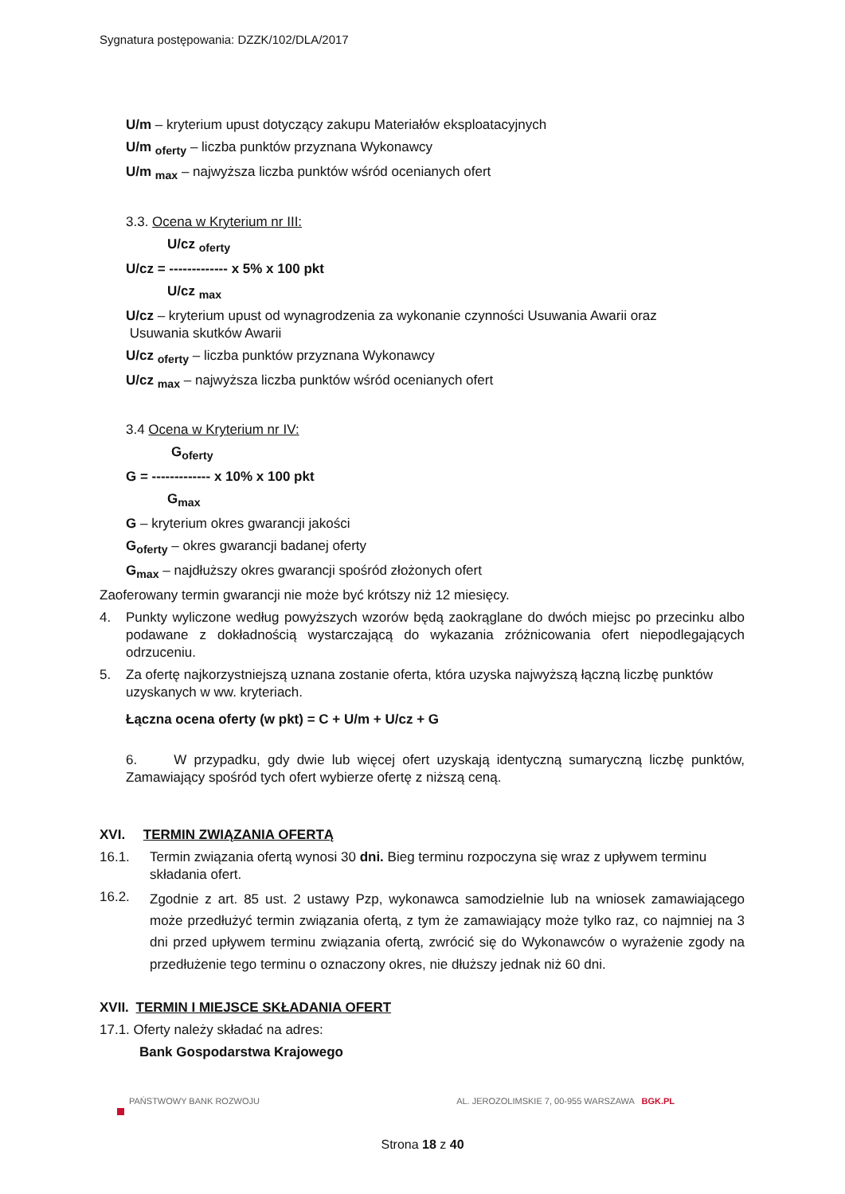Sygnatura postępowania: DZZK/102/DLA/2017
U/m – kryterium upust dotyczący zakupu Materiałów eksploatacyjnych
U/m <sub>oferty</sub> – liczba punktów przyznana Wykonawcy
U/m <sub>max</sub> – najwyższa liczba punktów wśród ocenianych ofert
3.3. Ocena w Kryterium nr III:
U/cz <sub>oferty</sub>
U/cz = ------------- x 5% x 100 pkt
U/cz <sub>max</sub>
U/cz – kryterium upust od wynagrodzenia za wykonanie czynności Usuwania Awarii oraz
Usuwania skutków Awarii
U/cz <sub>oferty</sub> – liczba punktów przyznana Wykonawcy
U/cz <sub>max</sub> – najwyższa liczba punktów wśród ocenianych ofert
3.4 Ocena w Kryterium nr IV:
G<sub>oferty</sub>
G = ------------- x 10% x 100 pkt
G<sub>max</sub>
G – kryterium okres gwarancji jakości
G<sub>oferty</sub> – okres gwarancji badanej oferty
G<sub>max</sub> – najdłuższy okres gwarancji spośród złożonych ofert
Zaoferowany termin gwarancji nie może być krótszy niż 12 miesięcy.
4. Punkty wyliczone według powyższych wzorów będą zaokrąglane do dwóch miejsc po przecinku albo podawane z dokładnością wystarczającą do wykazania zróżnicowania ofert niepodlegających odrzuceniu.
5. Za ofertę najkorzystniejszą uznana zostanie oferta, która uzyska najwyższą łączną liczbę punktów uzyskanych w ww. kryteriach.
Łączna ocena oferty (w pkt) = C + U/m + U/cz + G
6. W przypadku, gdy dwie lub więcej ofert uzyskają identyczną sumaryczną liczbę punktów, Zamawiający spośród tych ofert wybierze ofertę z niższą ceną.
XVI. TERMIN ZWIĄZANIA OFERTĄ
16.1. Termin związania ofertą wynosi 30 dni. Bieg terminu rozpoczyna się wraz z upływem terminu składania ofert.
16.2. Zgodnie z art. 85 ust. 2 ustawy Pzp, wykonawca samodzielnie lub na wniosek zamawiającego może przedłużyć termin związania ofertą, z tym że zamawiający może tylko raz, co najmniej na 3 dni przed upływem terminu związania ofertą, zwrócić się do Wykonawców o wyrażenie zgody na przedłużenie tego terminu o oznaczony okres, nie dłuższy jednak niż 60 dni.
XVII. TERMIN I MIEJSCE SKŁADANIA OFERT
17.1. Oferty należy składać na adres:
Bank Gospodarstwa Krajowego
PAŃSTWOWY BANK ROZWOJU AL. JEROZOLIMSKIE 7, 00-955 WARSZAWA BGK.PL
Strona 18 z 40